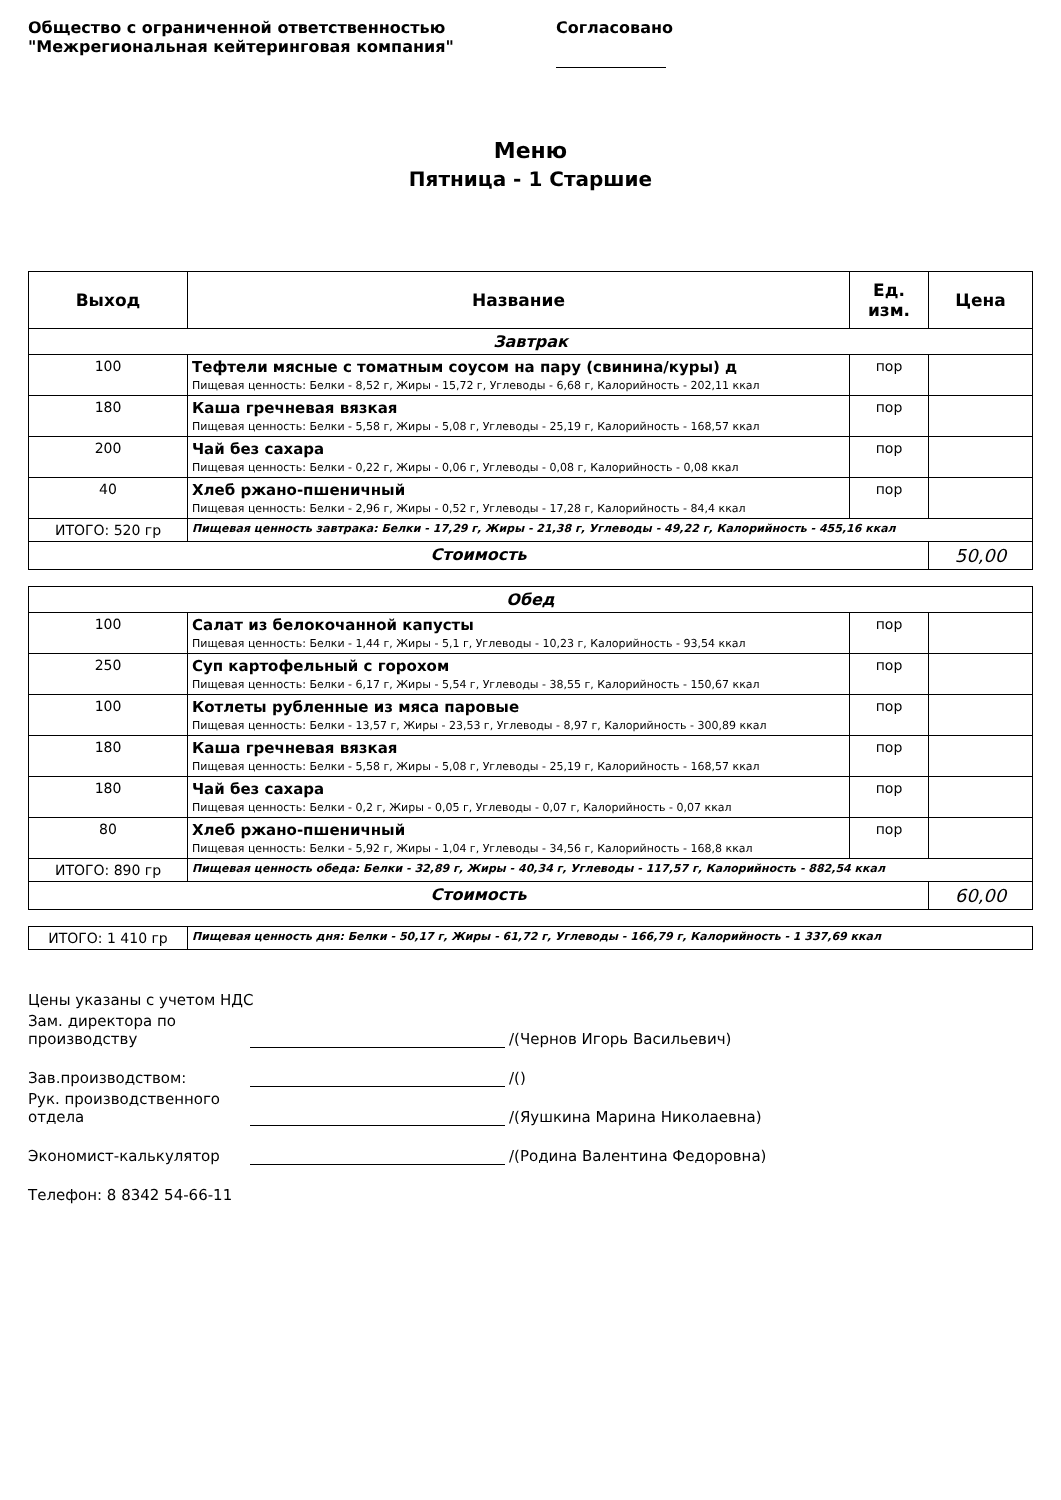Общество с ограниченной ответственностью
"Межрегиональная кейтеринговая компания"
Согласовано
Меню
Пятница - 1 Старшие
| Выход | Название | Ед. изм. | Цена |
| --- | --- | --- | --- |
| Завтрак | | | |
| 100 | Тефтели мясные с томатным соусом на пару (свинина/куры) д Пищевая ценность: Белки - 8,52 г, Жиры - 15,72 г, Углеводы - 6,68 г, Калорийность - 202,11 ккал | пор | |
| 180 | Каша гречневая вязкая Пищевая ценность: Белки - 5,58 г, Жиры - 5,08 г, Углеводы - 25,19 г, Калорийность - 168,57 ккал | пор | |
| 200 | Чай без сахара Пищевая ценность: Белки - 0,22 г, Жиры - 0,06 г, Углеводы - 0,08 г, Калорийность - 0,08 ккал | пор | |
| 40 | Хлеб ржано-пшеничный Пищевая ценность: Белки - 2,96 г, Жиры - 0,52 г, Углеводы - 17,28 г, Калорийность - 84,4 ккал | пор | |
| ИТОГО: 520 гр | Пищевая ценность завтрака: Белки - 17,29 г, Жиры - 21,38 г, Углеводы - 49,22 г, Калорийность - 455,16 ккал | | |
| Стоимость | | | 50,00 |
| Обед | | | |
| 100 | Салат из белокочанной капусты Пищевая ценность: Белки - 1,44 г, Жиры - 5,1 г, Углеводы - 10,23 г, Калорийность - 93,54 ккал | пор | |
| 250 | Суп картофельный с горохом Пищевая ценность: Белки - 6,17 г, Жиры - 5,54 г, Углеводы - 38,55 г, Калорийность - 150,67 ккал | пор | |
| 100 | Котлеты рубленные из мяса паровые Пищевая ценность: Белки - 13,57 г, Жиры - 23,53 г, Углеводы - 8,97 г, Калорийность - 300,89 ккал | пор | |
| 180 | Каша гречневая вязкая Пищевая ценность: Белки - 5,58 г, Жиры - 5,08 г, Углеводы - 25,19 г, Калорийность - 168,57 ккал | пор | |
| 180 | Чай без сахара Пищевая ценность: Белки - 0,2 г, Жиры - 0,05 г, Углеводы - 0,07 г, Калорийность - 0,07 ккал | пор | |
| 80 | Хлеб ржано-пшеничный Пищевая ценность: Белки - 5,92 г, Жиры - 1,04 г, Углеводы - 34,56 г, Калорийность - 168,8 ккал | пор | |
| ИТОГО: 890 гр | Пищевая ценность обеда: Белки - 32,89 г, Жиры - 40,34 г, Углеводы - 117,57 г, Калорийность - 882,54 ккал | | |
| Стоимость | | | 60,00 |
| ИТОГО: 1 410 гр | Пищевая ценность дня: Белки - 50,17 г, Жиры - 61,72 г, Углеводы - 166,79 г, Калорийность - 1 337,69 ккал |
Цены указаны с учетом НДС
Зам. директора по производству /(Чернов Игорь Васильевич)
Зав.производством: /()
Рук. производственного отдела /(Яушкина Марина Николаевна)
Экономист-калькулятор /(Родина Валентина Федоровна)
Телефон: 8 8342 54-66-11